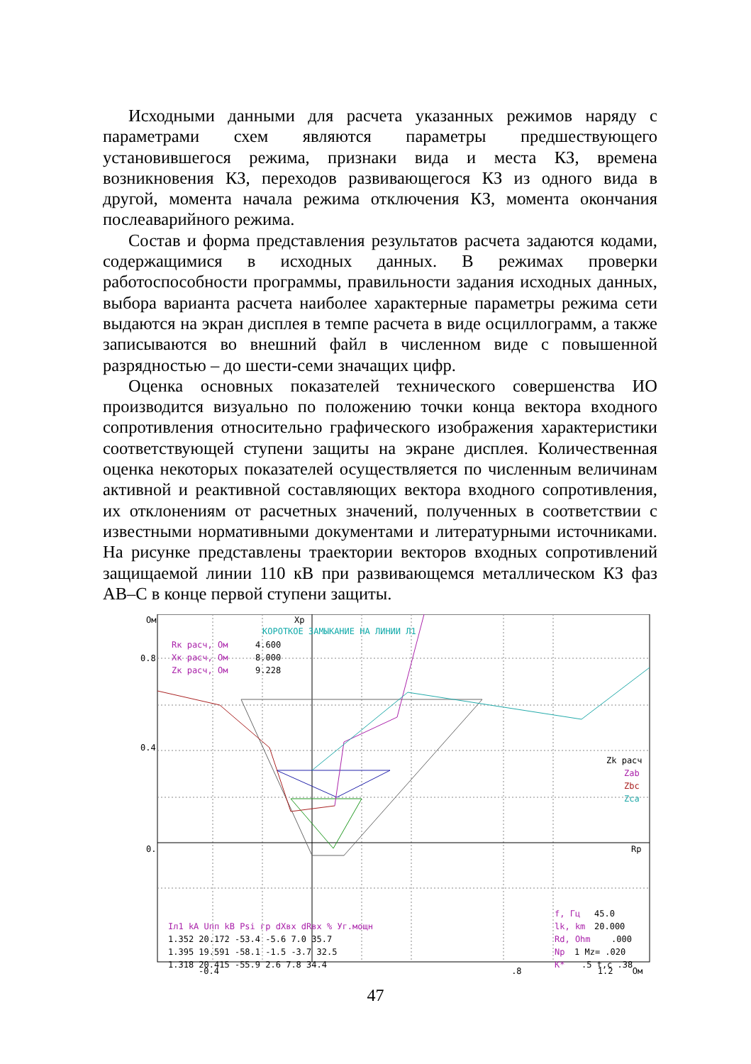Исходными данными для расчета указанных режимов наряду с параметрами схем являются параметры предшествующего установившегося режима, признаки вида и места КЗ, времена возникновения КЗ, переходов развивающегося КЗ из одного вида в другой, момента начала режима отключения КЗ, момента окончания послеаварийного режима.
Состав и форма представления результатов расчета задаются кодами, содержащимися в исходных данных. В режимах проверки работоспособности программы, правильности задания исходных данных, выбора варианта расчета наиболее характерные параметры режима сети выдаются на экран дисплея в темпе расчета в виде осциллограмм, а также записываются во внешний файл в численном виде с повышенной разрядностью – до шести-семи значащих цифр.
Оценка основных показателей технического совершенства ИО производится визуально по положению точки конца вектора входного сопротивления относительно графического изображения характеристики соответствующей ступени защиты на экране дисплея. Количественная оценка некоторых показателей осуществляется по численным величинам активной и реактивной составляющих вектора входного сопротивления, их отклонениям от расчетных значений, полученных в соответствии с известными нормативными документами и литературными источниками. На рисунке представлены траектории векторов входных сопротивлений защищаемой линии 110 кВ при развивающемся металлическом КЗ фаз АВ–С в конце первой ступени защиты.
Ом
Xp
КОРОТКОЕ ЗАМЫКАНИЕ НА ЛИНИИ Л1
Rк расч, Ом
4.600
Xк расч, Ом
8.000
Zк расч, Ом
9.228
0.8
0.4
0.
Rp
Zk расч
Zab
Zbc
Zca
Iл1 kA Uпп kB Psi гр dXвх dRвх % Уг.мощн
1.352 20.172 -53.4 -5.6 7.0 35.7
1.395 19.591 -58.1 -1.5 -3.7 32.5
1.318 20.415 -55.9 2.6 7.8 34.4
f, Гц
45.0
lk, km
20.000
Rd, Ohm
.000
Np
1 Mz= .020
K*
.5 t,c .38
-0.4 .8 1.2 Ом
47